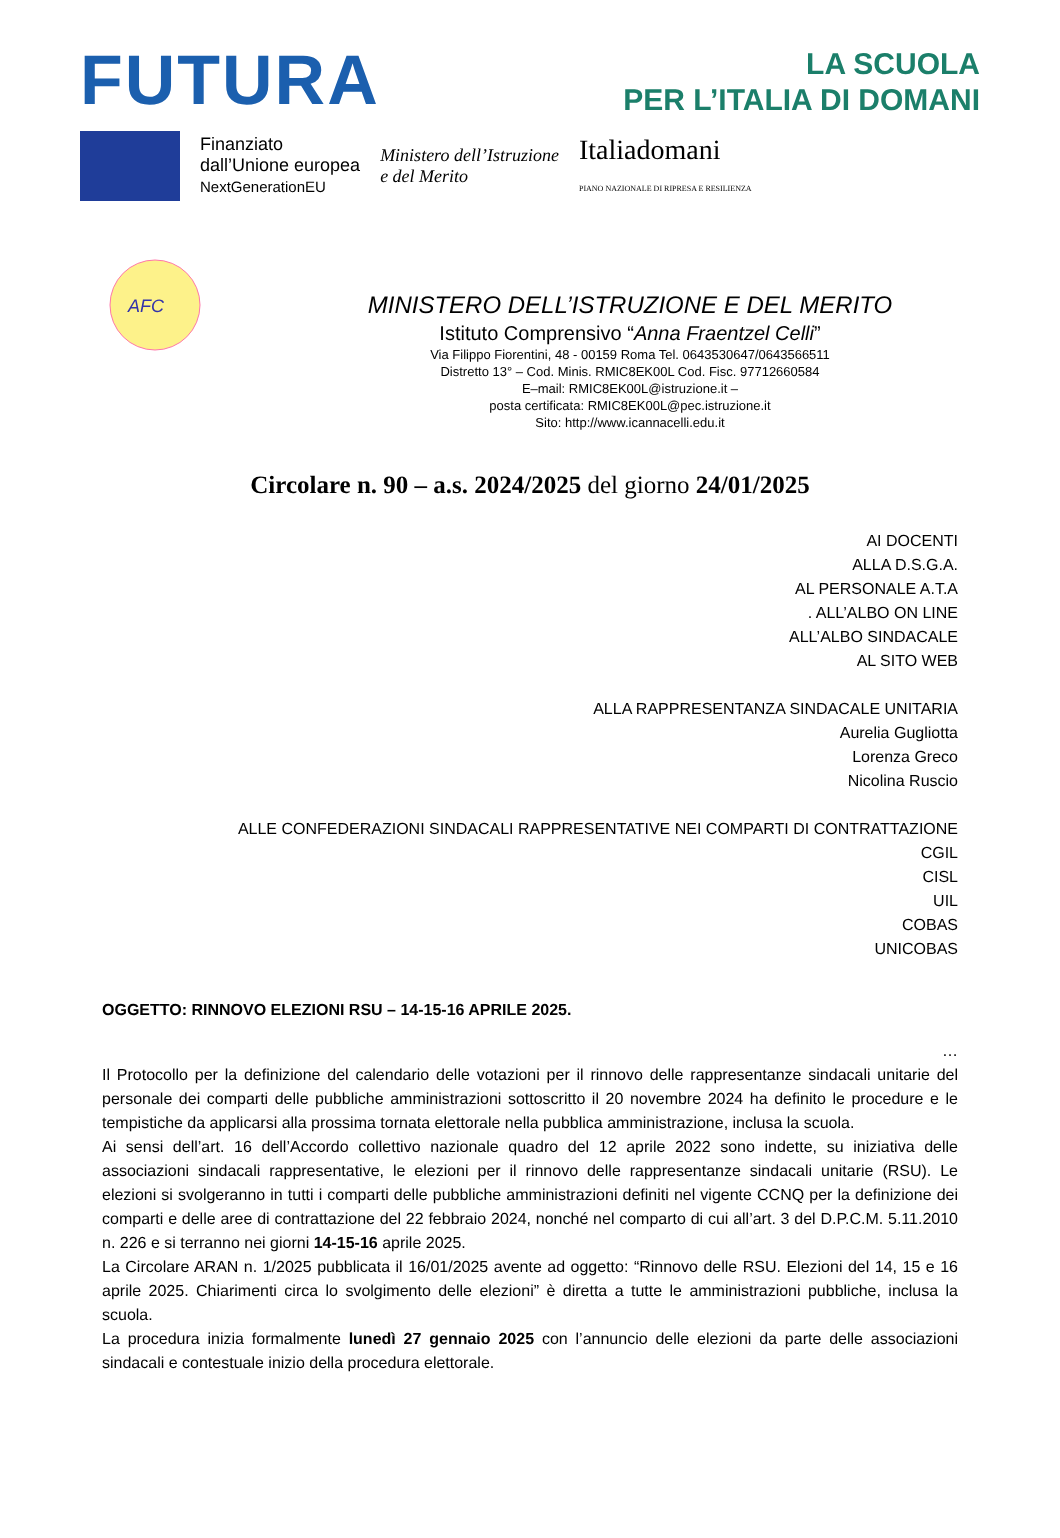FUTURA
LA SCUOLA
PER L’ITALIA DI DOMANI
Finanziato
dall’Unione europea
NextGenerationEU
Ministero dell’Istruzione
e del Merito
Italiadomani
PIANO NAZIONALE DI RIPRESA E RESILIENZA
AFC
MINISTERO DELL’ISTRUZIONE E DEL MERITO
Istituto Comprensivo “Anna Fraentzel Celli”
Via Filippo Fiorentini, 48 - 00159 Roma Tel. 0643530647/0643566511
Distretto 13° – Cod. Minis. RMIC8EK00L Cod. Fisc. 97712660584
E–mail: RMIC8EK00L@istruzione.it –
posta certificata: RMIC8EK00L@pec.istruzione.it
Sito: http://www.icannacelli.edu.it
Circolare n. 90 – a.s. 2024/2025 del giorno 24/01/2025
AI DOCENTI
ALLA D.S.G.A.
AL PERSONALE A.T.A
. ALL’ALBO ON LINE
ALL’ALBO SINDACALE
AL SITO WEB
ALLA RAPPRESENTANZA SINDACALE UNITARIA
Aurelia Gugliotta
Lorenza Greco
Nicolina Ruscio
ALLE CONFEDERAZIONI SINDACALI RAPPRESENTATIVE NEI COMPARTI DI CONTRATTAZIONE
CGIL
CISL
UIL
COBAS
UNICOBAS
OGGETTO: RINNOVO ELEZIONI RSU – 14-15-16 APRILE 2025.
…
Il Protocollo per la definizione del calendario delle votazioni per il rinnovo delle rappresentanze sindacali unitarie del personale dei comparti delle pubbliche amministrazioni sottoscritto il 20 novembre 2024 ha definito le procedure e le tempistiche da applicarsi alla prossima tornata elettorale nella pubblica amministrazione, inclusa la scuola.
Ai sensi dell’art. 16 dell’Accordo collettivo nazionale quadro del 12 aprile 2022 sono indette, su iniziativa delle associazioni sindacali rappresentative, le elezioni per il rinnovo delle rappresentanze sindacali unitarie (RSU). Le elezioni si svolgeranno in tutti i comparti delle pubbliche amministrazioni definiti nel vigente CCNQ per la definizione dei comparti e delle aree di contrattazione del 22 febbraio 2024, nonché nel comparto di cui all’art. 3 del D.P.C.M. 5.11.2010 n. 226 e si terranno nei giorni 14-15-16 aprile 2025.
La Circolare ARAN n. 1/2025 pubblicata il 16/01/2025 avente ad oggetto: “Rinnovo delle RSU. Elezioni del 14, 15 e 16 aprile 2025. Chiarimenti circa lo svolgimento delle elezioni” è diretta a tutte le amministrazioni pubbliche, inclusa la scuola.
La procedura inizia formalmente lunedì 27 gennaio 2025 con l’annuncio delle elezioni da parte delle associazioni sindacali e contestuale inizio della procedura elettorale.